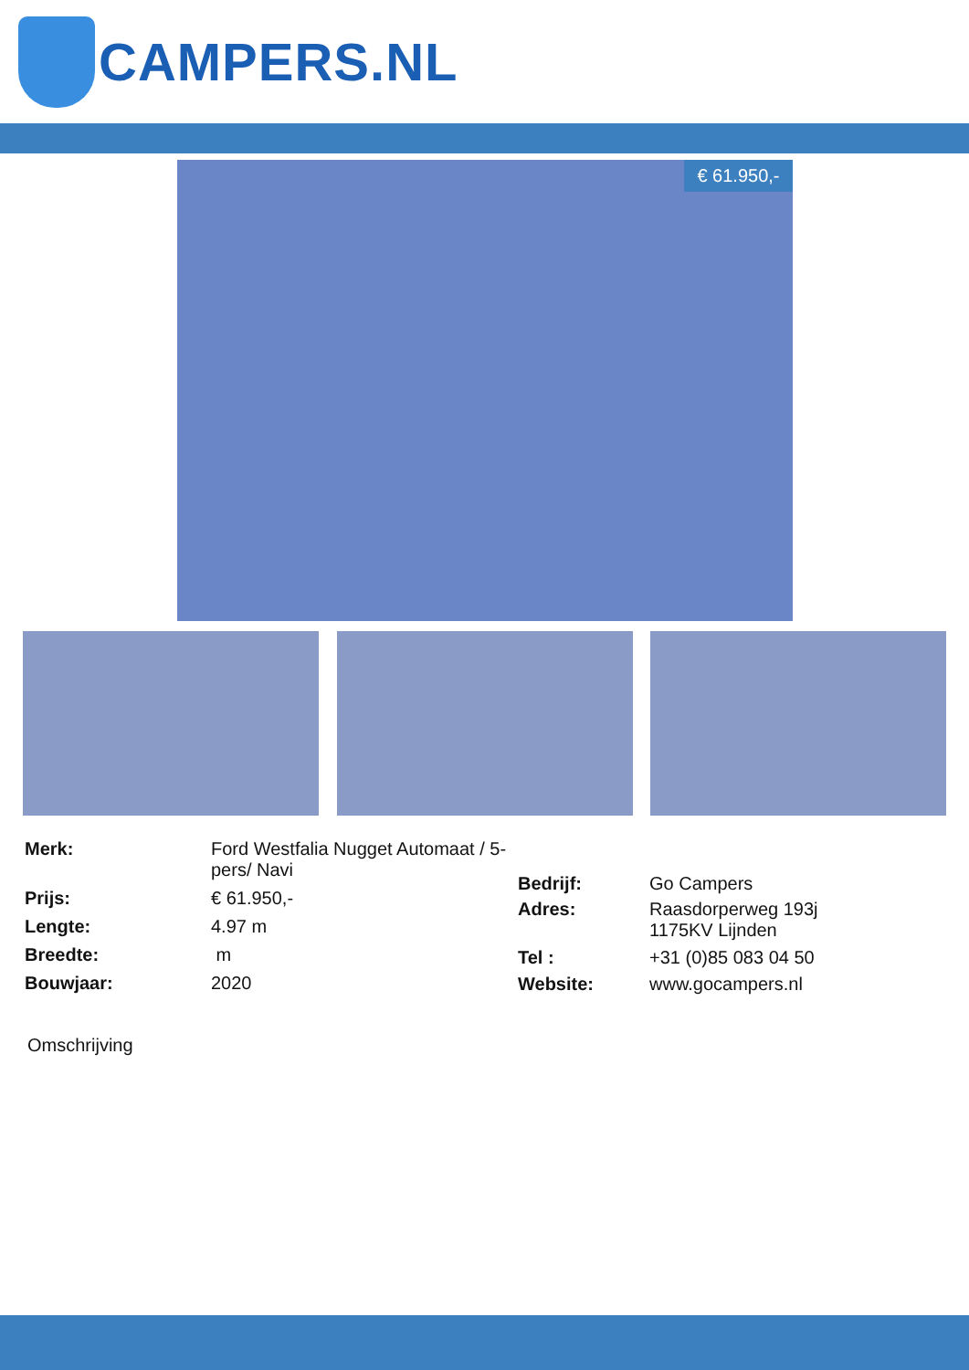CAMPERS.NL
€ 61.950,-
| Merk: | Ford Westfalia Nugget Automaat / 5-pers/ Navi |
| Prijs: | € 61.950,- |
| Lengte: | 4.97 m |
| Breedte: | m |
| Bouwjaar: | 2020 |
| Bedrijf: | Go Campers |
| Adres: | Raasdorperweg 193j 1175KV Lijnden |
| Tel : | +31 (0)85 083 04 50 |
| Website: | www.gocampers.nl |
Omschrijving